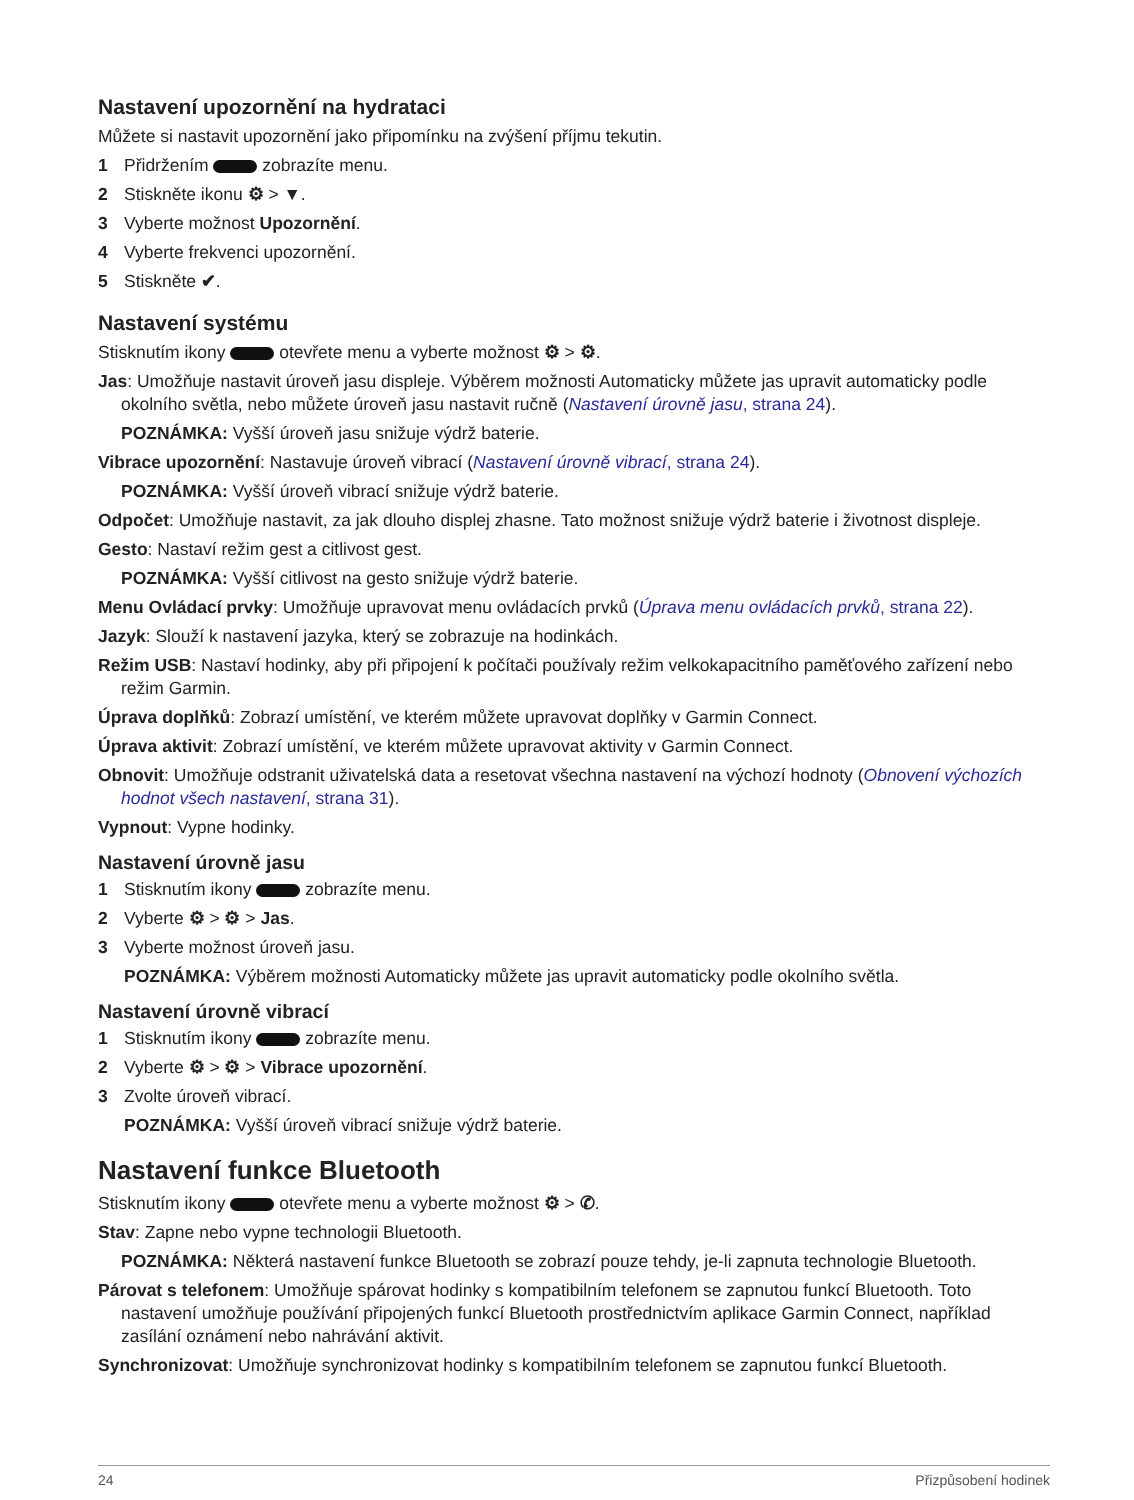Nastavení upozornění na hydrataci
Můžete si nastavit upozornění jako připomínku na zvýšení příjmu tekutin.
1 Přidržením zobrazíte menu.
2 Stiskněte ikonu ⚙ > ▼.
3 Vyberte možnost Upozornění.
4 Vyberte frekvenci upozornění.
5 Stiskněte ✔.
Nastavení systému
Stisknutím ikony otevřete menu a vyberte možnost ⚙ > ⚙.
Jas: Umožňuje nastavit úroveň jasu displeje. Výběrem možnosti Automaticky můžete jas upravit automaticky podle okolního světla, nebo můžete úroveň jasu nastavit ručně (Nastavení úrovně jasu, strana 24).
POZNÁMKA: Vyšší úroveň jasu snižuje výdrž baterie.
Vibrace upozornění: Nastavuje úroveň vibrací (Nastavení úrovně vibrací, strana 24).
POZNÁMKA: Vyšší úroveň vibrací snižuje výdrž baterie.
Odpočet: Umožňuje nastavit, za jak dlouho displej zhasne. Tato možnost snižuje výdrž baterie i životnost displeje.
Gesto: Nastaví režim gest a citlivost gest.
POZNÁMKA: Vyšší citlivost na gesto snižuje výdrž baterie.
Menu Ovládací prvky: Umožňuje upravovat menu ovládacích prvků (Úprava menu ovládacích prvků, strana 22).
Jazyk: Slouží k nastavení jazyka, který se zobrazuje na hodinkách.
Režim USB: Nastaví hodinky, aby při připojení k počítači používaly režim velkokapacitního paměťového zařízení nebo režim Garmin.
Úprava doplňků: Zobrazí umístění, ve kterém můžete upravovat doplňky v Garmin Connect.
Úprava aktivit: Zobrazí umístění, ve kterém můžete upravovat aktivity v Garmin Connect.
Obnovit: Umožňuje odstranit uživatelská data a resetovat všechna nastavení na výchozí hodnoty (Obnovení výchozích hodnot všech nastavení, strana 31).
Vypnout: Vypne hodinky.
Nastavení úrovně jasu
1 Stisknutím ikony zobrazíte menu.
2 Vyberte ⚙ > ⚙ > Jas.
3 Vyberte možnost úroveň jasu.
POZNÁMKA: Výběrem možnosti Automaticky můžete jas upravit automaticky podle okolního světla.
Nastavení úrovně vibrací
1 Stisknutím ikony zobrazíte menu.
2 Vyberte ⚙ > ⚙ > Vibrace upozornění.
3 Zvolte úroveň vibrací.
POZNÁMKA: Vyšší úroveň vibrací snižuje výdrž baterie.
Nastavení funkce Bluetooth
Stisknutím ikony otevřete menu a vyberte možnost ⚙ > ✆.
Stav: Zapne nebo vypne technologii Bluetooth.
POZNÁMKA: Některá nastavení funkce Bluetooth se zobrazí pouze tehdy, je-li zapnuta technologie Bluetooth.
Párovat s telefonem: Umožňuje spárovat hodinky s kompatibilním telefonem se zapnutou funkcí Bluetooth. Toto nastavení umožňuje používání připojených funkcí Bluetooth prostřednictvím aplikace Garmin Connect, například zasílání oznámení nebo nahrávání aktivit.
Synchronizovat: Umožňuje synchronizovat hodinky s kompatibilním telefonem se zapnutou funkcí Bluetooth.
24 Přizpůsobení hodinek